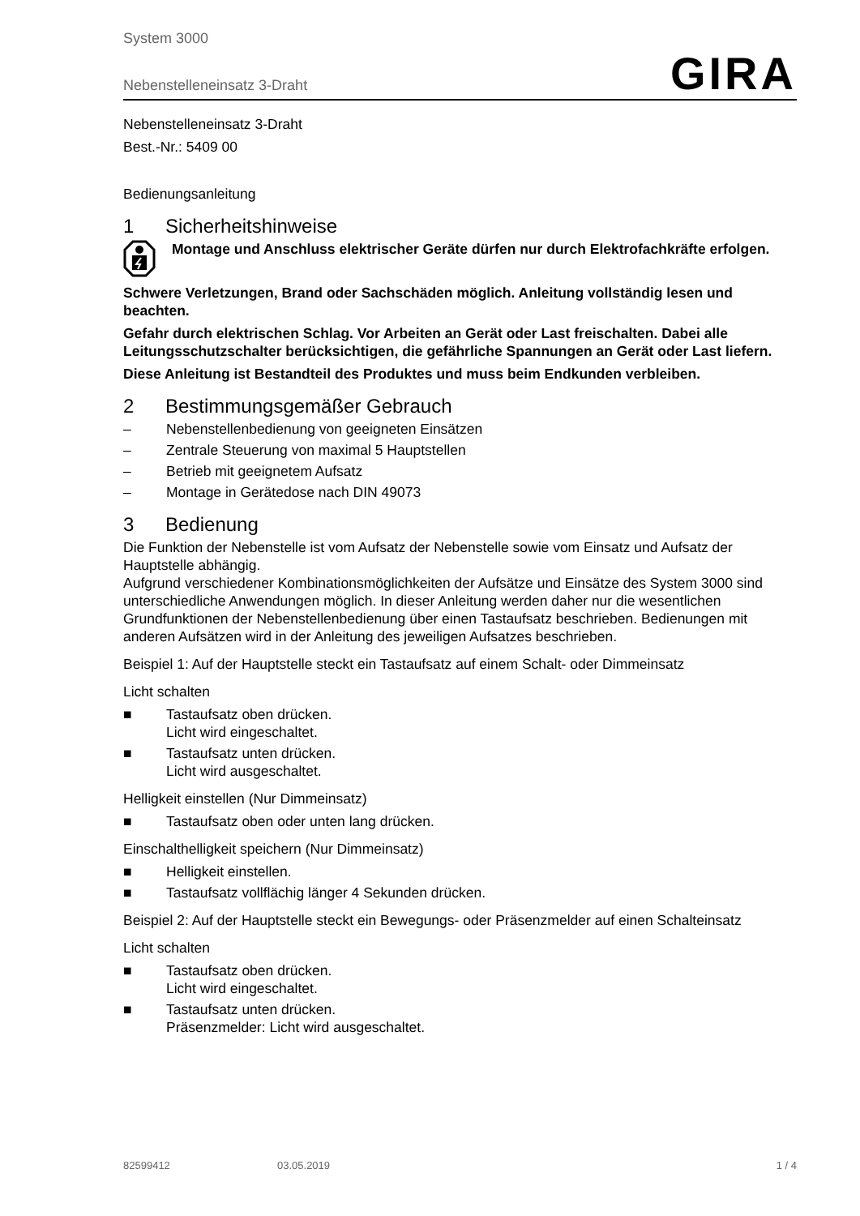System 3000
Nebenstelleneinsatz 3-Draht
GIRA
Nebenstelleneinsatz 3-Draht
Best.-Nr.: 5409 00
Bedienungsanleitung
1 Sicherheitshinweise
Montage und Anschluss elektrischer Geräte dürfen nur durch Elektrofachkräfte erfolgen.
Schwere Verletzungen, Brand oder Sachschäden möglich. Anleitung vollständig lesen und beachten.
Gefahr durch elektrischen Schlag. Vor Arbeiten an Gerät oder Last freischalten. Dabei alle Leitungsschutzschalter berücksichtigen, die gefährliche Spannungen an Gerät oder Last liefern.
Diese Anleitung ist Bestandteil des Produktes und muss beim Endkunden verbleiben.
2 Bestimmungsgemäßer Gebrauch
– Nebenstellenbedienung von geeigneten Einsätzen
– Zentrale Steuerung von maximal 5 Hauptstellen
– Betrieb mit geeignetem Aufsatz
– Montage in Gerätedose nach DIN 49073
3 Bedienung
Die Funktion der Nebenstelle ist vom Aufsatz der Nebenstelle sowie vom Einsatz und Aufsatz der Hauptstelle abhängig.
Aufgrund verschiedener Kombinationsmöglichkeiten der Aufsätze und Einsätze des System 3000 sind unterschiedliche Anwendungen möglich. In dieser Anleitung werden daher nur die wesentlichen Grundfunktionen der Nebenstellenbedienung über einen Tastaufsatz beschrieben. Bedienungen mit anderen Aufsätzen wird in der Anleitung des jeweiligen Aufsatzes beschrieben.
Beispiel 1: Auf der Hauptstelle steckt ein Tastaufsatz auf einem Schalt- oder Dimmeinsatz
Licht schalten
■ Tastaufsatz oben drücken.
Licht wird eingeschaltet.
■ Tastaufsatz unten drücken.
Licht wird ausgeschaltet.
Helligkeit einstellen (Nur Dimmeinsatz)
■ Tastaufsatz oben oder unten lang drücken.
Einschalthelligkeit speichern (Nur Dimmeinsatz)
■ Helligkeit einstellen.
■ Tastaufsatz vollflächig länger 4 Sekunden drücken.
Beispiel 2: Auf der Hauptstelle steckt ein Bewegungs- oder Präsenzmelder auf einen Schalteinsatz
Licht schalten
■ Tastaufsatz oben drücken.
Licht wird eingeschaltet.
■ Tastaufsatz unten drücken.
Präsenzmelder: Licht wird ausgeschaltet.
82599412 03.05.2019 1 / 4